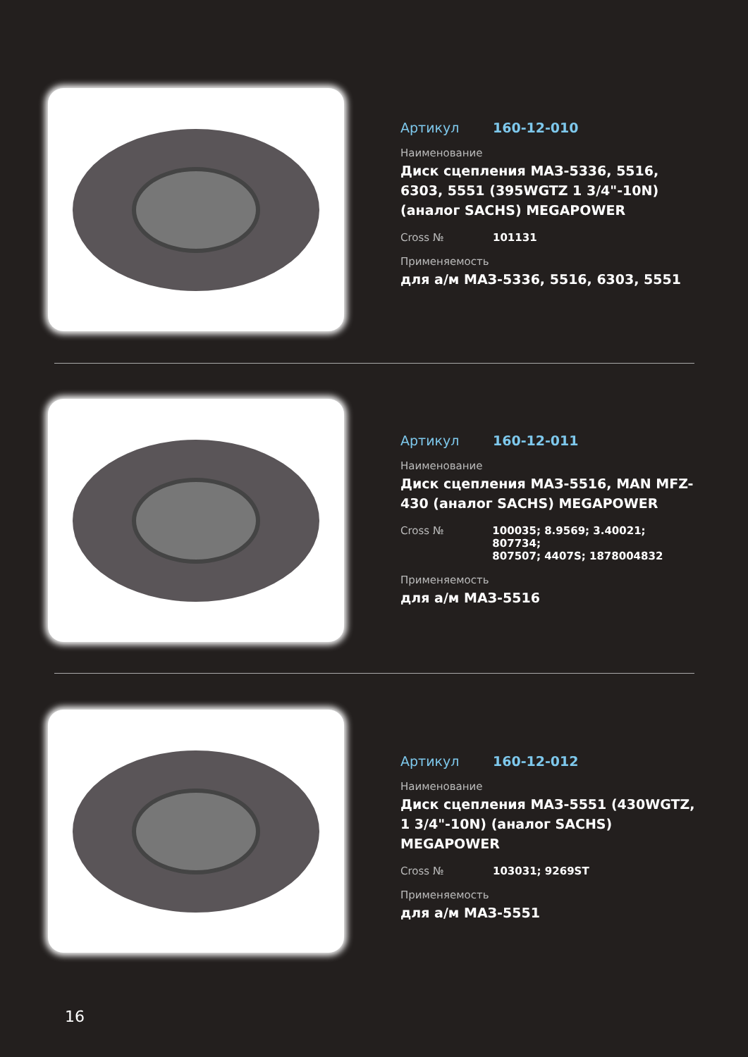Артикул 160-12-010
Наименование
Диск сцепления МАЗ-5336, 5516, 6303, 5551 (395WGTZ 1 3/4"-10N) (аналог SACHS) MEGAPOWER
Cross № 101131
Применяемость
для а/м МАЗ-5336, 5516, 6303, 5551
Артикул 160-12-011
Наименование
Диск сцепления МАЗ-5516, MAN MFZ-430 (аналог SACHS) MEGAPOWER
Cross № 100035; 8.9569; 3.40021; 807734;
807507; 4407S; 1878004832
Применяемость
для а/м МАЗ-5516
Артикул 160-12-012
Наименование
Диск сцепления МАЗ-5551 (430WGTZ, 1 3/4"-10N) (аналог SACHS) MEGAPOWER
Cross № 103031; 9269ST
Применяемость
для а/м МАЗ-5551
16